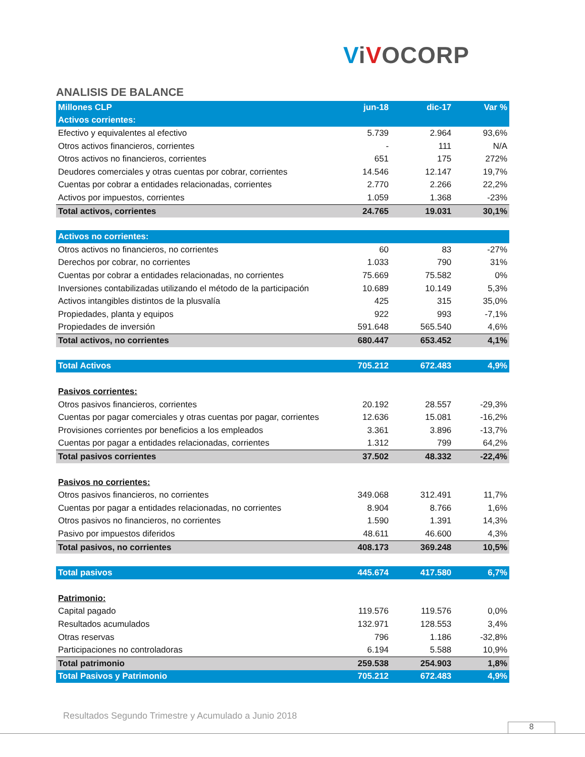ViVOCORP
ANALISIS DE BALANCE
| Millones CLP | jun-18 | dic-17 | Var % |
| --- | --- | --- | --- |
| Activos corrientes: | | | |
| Efectivo y equivalentes al efectivo | 5.739 | 2.964 | 93,6% |
| Otros activos financieros, corrientes | - | 111 | N/A |
| Otros activos no financieros, corrientes | 651 | 175 | 272% |
| Deudores comerciales y otras cuentas por cobrar, corrientes | 14.546 | 12.147 | 19,7% |
| Cuentas por cobrar a entidades relacionadas, corrientes | 2.770 | 2.266 | 22,2% |
| Activos por impuestos, corrientes | 1.059 | 1.368 | -23% |
| Total activos, corrientes | 24.765 | 19.031 | 30,1% |
| Activos no corrientes: | | | |
| Otros activos no financieros, no corrientes | 60 | 83 | -27% |
| Derechos por cobrar, no corrientes | 1.033 | 790 | 31% |
| Cuentas por cobrar a entidades relacionadas, no corrientes | 75.669 | 75.582 | 0% |
| Inversiones contabilizadas utilizando el método de la participación | 10.689 | 10.149 | 5,3% |
| Activos intangibles distintos de la plusvalía | 425 | 315 | 35,0% |
| Propiedades, planta y equipos | 922 | 993 | -7,1% |
| Propiedades de inversión | 591.648 | 565.540 | 4,6% |
| Total activos, no corrientes | 680.447 | 653.452 | 4,1% |
| Total Activos | 705.212 | 672.483 | 4,9% |
| Pasivos corrientes: | | | |
| Otros pasivos financieros, corrientes | 20.192 | 28.557 | -29,3% |
| Cuentas por pagar comerciales y otras cuentas por pagar, corrientes | 12.636 | 15.081 | -16,2% |
| Provisiones corrientes por beneficios a los empleados | 3.361 | 3.896 | -13,7% |
| Cuentas por pagar a entidades relacionadas, corrientes | 1.312 | 799 | 64,2% |
| Total pasivos corrientes | 37.502 | 48.332 | -22,4% |
| Pasivos no corrientes: | | | |
| Otros pasivos financieros, no corrientes | 349.068 | 312.491 | 11,7% |
| Cuentas por pagar a entidades relacionadas, no corrientes | 8.904 | 8.766 | 1,6% |
| Otros pasivos no financieros, no corrientes | 1.590 | 1.391 | 14,3% |
| Pasivo por impuestos diferidos | 48.611 | 46.600 | 4,3% |
| Total pasivos, no corrientes | 408.173 | 369.248 | 10,5% |
| Total pasivos | 445.674 | 417.580 | 6,7% |
| Patrimonio: | | | |
| Capital pagado | 119.576 | 119.576 | 0,0% |
| Resultados acumulados | 132.971 | 128.553 | 3,4% |
| Otras reservas | 796 | 1.186 | -32,8% |
| Participaciones no controladoras | 6.194 | 5.588 | 10,9% |
| Total patrimonio | 259.538 | 254.903 | 1,8% |
| Total Pasivos y Patrimonio | 705.212 | 672.483 | 4,9% |
Resultados Segundo Trimestre y Acumulado a Junio 2018
8